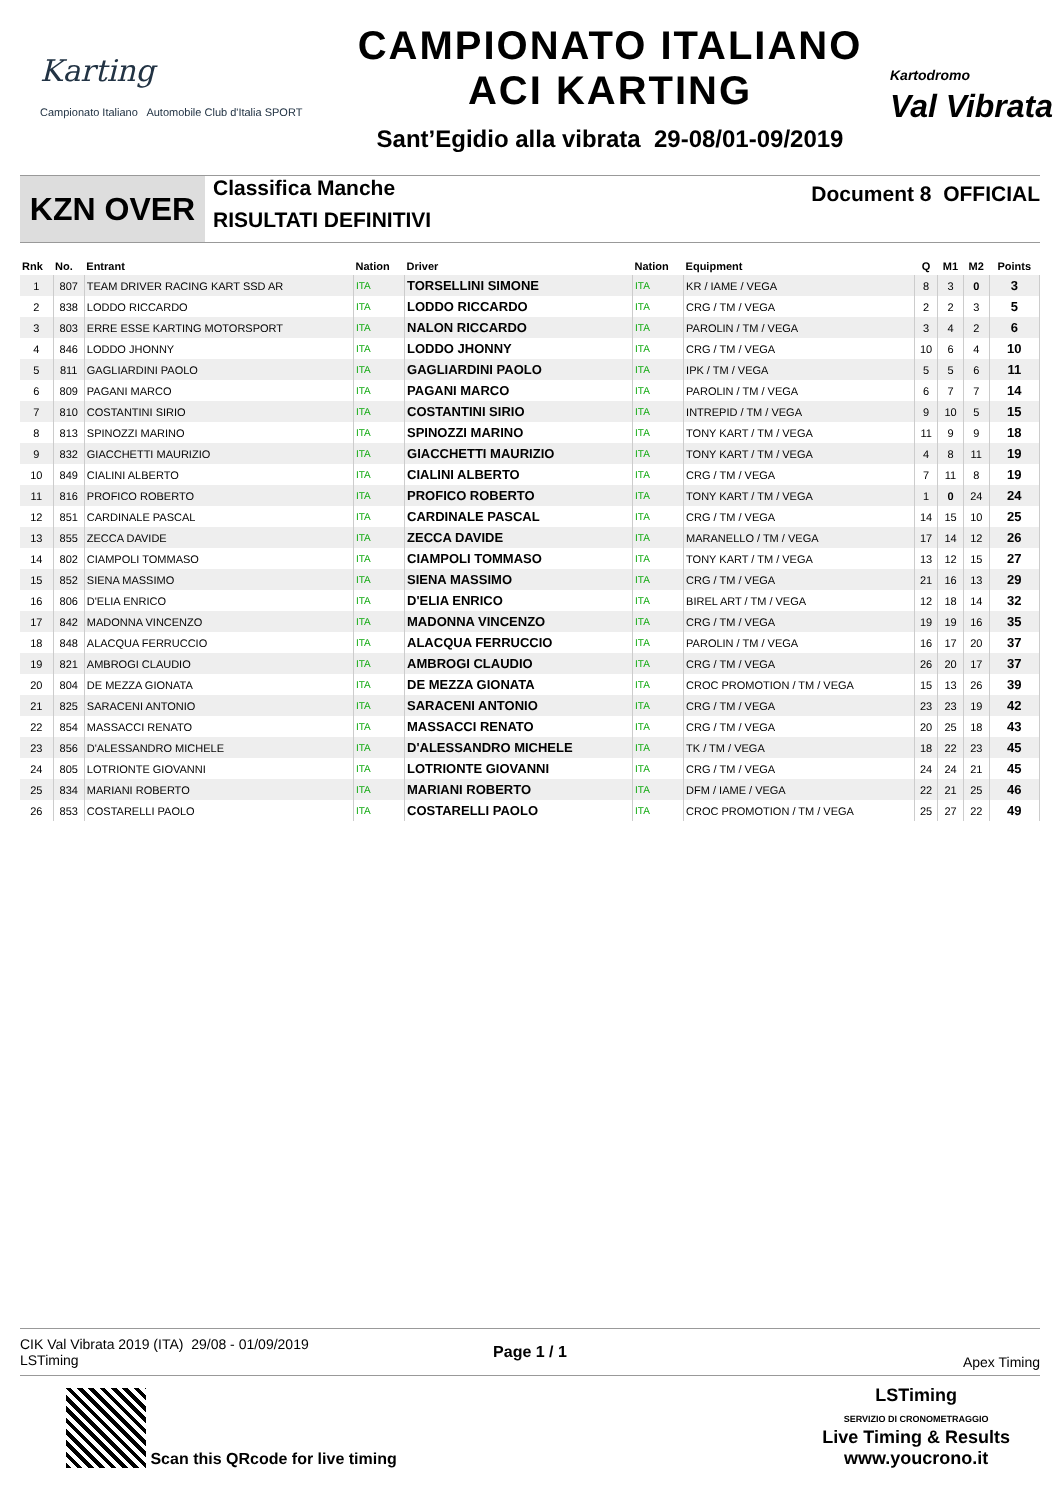Karting
Campionato Italiano Automobile Club d'Italia SPORT
CAMPIONATO ITALIANO
ACI KARTING
Sant’Egidio alla vibrata 29-08/01-09/2019
Kartodromo
Val Vibrata
KZN OVER
Classifica Manche
RISULTATI DEFINITIVI
Document 8 OFFICIAL
| Rnk | No. | Entrant | Nation | Driver | Nation | Equipment | Q | M1 | M2 | Points |
| --- | --- | --- | --- | --- | --- | --- | --- | --- | --- | --- |
| 1 | 807 | TEAM DRIVER RACING KART SSD AR | ITA | TORSELLINI SIMONE | ITA | KR / IAME / VEGA | 8 | 3 | 0 | 3 |
| 2 | 838 | LODDO RICCARDO | ITA | LODDO RICCARDO | ITA | CRG / TM / VEGA | 2 | 2 | 3 | 5 |
| 3 | 803 | ERRE ESSE KARTING MOTORSPORT | ITA | NALON RICCARDO | ITA | PAROLIN / TM / VEGA | 3 | 4 | 2 | 6 |
| 4 | 846 | LODDO JHONNY | ITA | LODDO JHONNY | ITA | CRG / TM / VEGA | 10 | 6 | 4 | 10 |
| 5 | 811 | GAGLIARDINI PAOLO | ITA | GAGLIARDINI PAOLO | ITA | IPK / TM / VEGA | 5 | 5 | 6 | 11 |
| 6 | 809 | PAGANI MARCO | ITA | PAGANI MARCO | ITA | PAROLIN / TM / VEGA | 6 | 7 | 7 | 14 |
| 7 | 810 | COSTANTINI SIRIO | ITA | COSTANTINI SIRIO | ITA | INTREPID / TM / VEGA | 9 | 10 | 5 | 15 |
| 8 | 813 | SPINOZZI MARINO | ITA | SPINOZZI MARINO | ITA | TONY KART / TM / VEGA | 11 | 9 | 9 | 18 |
| 9 | 832 | GIACCHETTI MAURIZIO | ITA | GIACCHETTI MAURIZIO | ITA | TONY KART / TM / VEGA | 4 | 8 | 11 | 19 |
| 10 | 849 | CIALINI ALBERTO | ITA | CIALINI ALBERTO | ITA | CRG / TM / VEGA | 7 | 11 | 8 | 19 |
| 11 | 816 | PROFICO ROBERTO | ITA | PROFICO ROBERTO | ITA | TONY KART / TM / VEGA | 1 | 0 | 24 | 24 |
| 12 | 851 | CARDINALE PASCAL | ITA | CARDINALE PASCAL | ITA | CRG / TM / VEGA | 14 | 15 | 10 | 25 |
| 13 | 855 | ZECCA DAVIDE | ITA | ZECCA DAVIDE | ITA | MARANELLO / TM / VEGA | 17 | 14 | 12 | 26 |
| 14 | 802 | CIAMPOLI TOMMASO | ITA | CIAMPOLI TOMMASO | ITA | TONY KART / TM / VEGA | 13 | 12 | 15 | 27 |
| 15 | 852 | SIENA MASSIMO | ITA | SIENA MASSIMO | ITA | CRG / TM / VEGA | 21 | 16 | 13 | 29 |
| 16 | 806 | D'ELIA ENRICO | ITA | D'ELIA ENRICO | ITA | BIREL ART / TM / VEGA | 12 | 18 | 14 | 32 |
| 17 | 842 | MADONNA VINCENZO | ITA | MADONNA VINCENZO | ITA | CRG / TM / VEGA | 19 | 19 | 16 | 35 |
| 18 | 848 | ALACQUA FERRUCCIO | ITA | ALACQUA FERRUCCIO | ITA | PAROLIN / TM / VEGA | 16 | 17 | 20 | 37 |
| 19 | 821 | AMBROGI CLAUDIO | ITA | AMBROGI CLAUDIO | ITA | CRG / TM / VEGA | 26 | 20 | 17 | 37 |
| 20 | 804 | DE MEZZA GIONATA | ITA | DE MEZZA GIONATA | ITA | CROC PROMOTION / TM / VEGA | 15 | 13 | 26 | 39 |
| 21 | 825 | SARACENI ANTONIO | ITA | SARACENI ANTONIO | ITA | CRG / TM / VEGA | 23 | 23 | 19 | 42 |
| 22 | 854 | MASSACCI RENATO | ITA | MASSACCI RENATO | ITA | CRG / TM / VEGA | 20 | 25 | 18 | 43 |
| 23 | 856 | D'ALESSANDRO MICHELE | ITA | D'ALESSANDRO MICHELE | ITA | TK / TM / VEGA | 18 | 22 | 23 | 45 |
| 24 | 805 | LOTRIONTE GIOVANNI | ITA | LOTRIONTE GIOVANNI | ITA | CRG / TM / VEGA | 24 | 24 | 21 | 45 |
| 25 | 834 | MARIANI ROBERTO | ITA | MARIANI ROBERTO | ITA | DFM / IAME / VEGA | 22 | 21 | 25 | 46 |
| 26 | 853 | COSTARELLI PAOLO | ITA | COSTARELLI PAOLO | ITA | CROC PROMOTION / TM / VEGA | 25 | 27 | 22 | 49 |
CIK Val Vibrata 2019 (ITA) 29/08 - 01/09/2019
LSTiming
Page 1 / 1
Apex Timing
Scan this QRcode for live timing
LSTiming
SERVIZIO DI CRONOMETRAGGIO
Live Timing & Results
www.youcrono.it